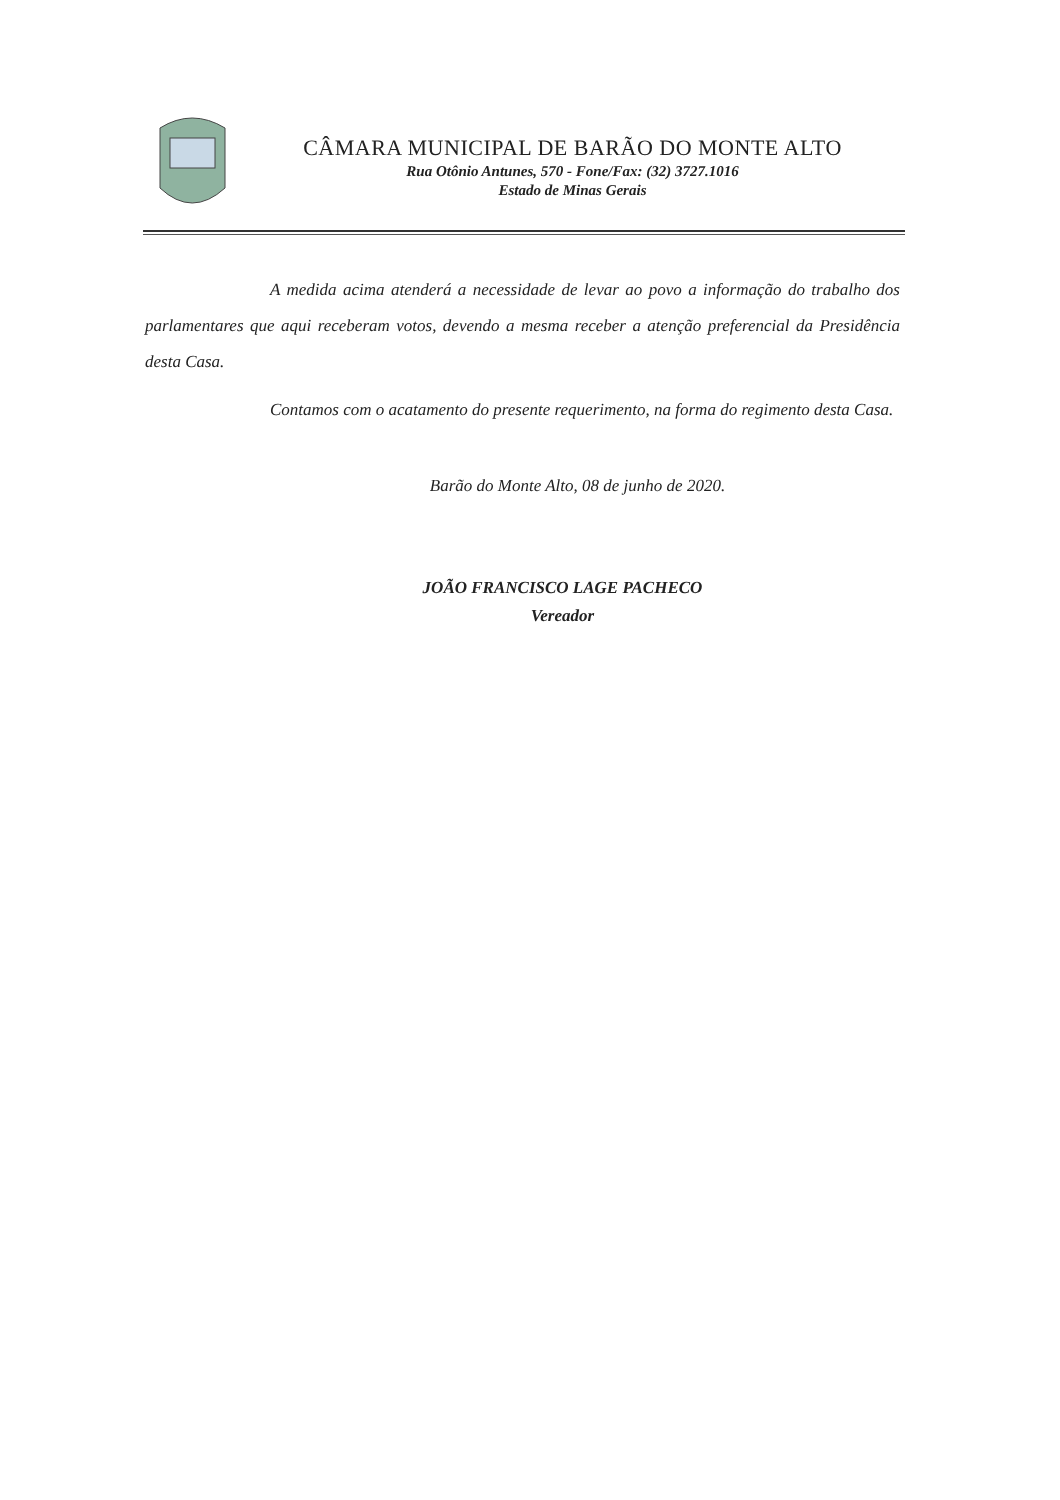CÂMARA MUNICIPAL DE BARÃO DO MONTE ALTO
Rua Otônio Antunes, 570 - Fone/Fax: (32) 3727.1016
Estado de Minas Gerais
A medida acima atenderá a necessidade de levar ao povo a informação do trabalho dos parlamentares que aqui receberam votos, devendo a mesma receber a atenção preferencial da Presidência desta Casa.
Contamos com o acatamento do presente requerimento, na forma do regimento desta Casa.
Barão do Monte Alto, 08 de junho de 2020.
JOÃO FRANCISCO LAGE PACHECO
Vereador